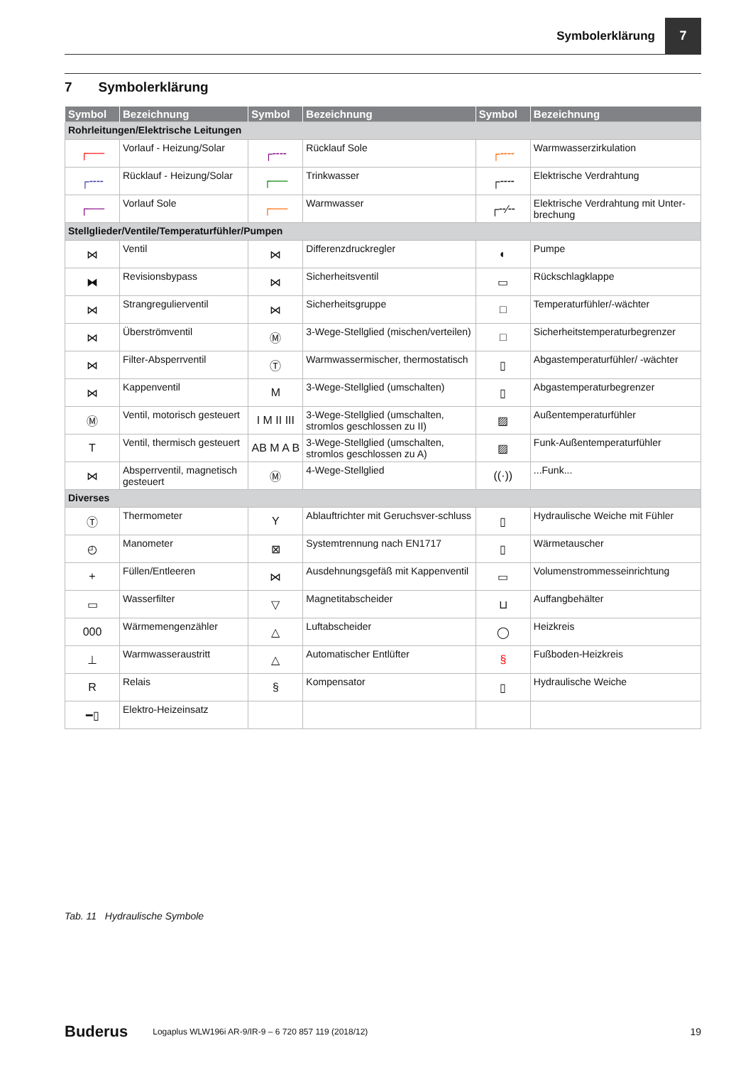Symbolerklärung
7
7 Symbolerklärung
| Symbol | Bezeichnung | Symbol | Bezeichnung | Symbol | Bezeichnung |
| --- | --- | --- | --- | --- | --- |
| Rohrleitungen/Elektrische Leitungen | | | | | |
| ┌── | Vorlauf - Heizung/Solar | ┌╌╌ | Rücklauf Sole | ┌╌╌ | Warmwasserzirkulation |
| ┌╌╌ | Rücklauf - Heizung/Solar | ┌── | Trinkwasser | ┌╌╌ | Elektrische Verdrahtung |
| ┌── | Vorlauf Sole | ┌── | Warmwasser | ┌╌⁄╌ | Elektrische Verdrahtung mit Unter-brechung |
| Stellglieder/Ventile/Temperaturfühler/Pumpen | | | | | |
| ⋈ | Ventil | ⋈ | Differenzdruckregler | ◐ | Pumpe |
| ⧓ | Revisionsbypass | ⋈ | Sicherheitsventil | ▭ | Rückschlagklappe |
| ⋈ | Strangregulierventil | ⋈ | Sicherheitsgruppe | □ | Temperaturfühler/-wächter |
| ⋈ | Überströmventil | Ⓜ | 3-Wege-Stellglied (mischen/verteilen) | □ | Sicherheitstemperaturbegrenzer |
| ⋈ | Filter-Absperrventil | Ⓣ | Warmwassermischer, thermostatisch | ▯ | Abgastemperaturfühler/ -wächter |
| ⋈ | Kappenventil | M | 3-Wege-Stellglied (umschalten) | ▯ | Abgastemperaturbegrenzer |
| Ⓜ | Ventil, motorisch gesteuert | I M II III | 3-Wege-Stellglied (umschalten, stromlos geschlossen zu II) | ▨ | Außentemperaturfühler |
| T | Ventil, thermisch gesteuert | AB M A B | 3-Wege-Stellglied (umschalten, stromlos geschlossen zu A) | ▨ | Funk-Außentemperaturfühler |
| ⋈ | Absperrventil, magnetisch gesteuert | Ⓜ | 4-Wege-Stellglied | ((·)) | ...Funk... |
| Diverses | | | | | |
| Ⓣ | Thermometer | Y | Ablauftrichter mit Geruchsver-schluss | ▯ | Hydraulische Weiche mit Fühler |
| ◴ | Manometer | ⊠ | Systemtrennung nach EN1717 | ▯ | Wärmetauscher |
| + | Füllen/Entleeren | ⋈ | Ausdehnungsgefäß mit Kappenventil | ▭ | Volumenstrommesseinrichtung |
| ▭ | Wasserfilter | ▽ | Magnetitabscheider | ⊔ | Auffangbehälter |
| 000 | Wärmemengenzähler | △ | Luftabscheider | ◯ | Heizkreis |
| ⊥ | Warmwasseraustritt | △ | Automatischer Entlüfter | § | Fußboden-Heizkreis |
| R | Relais | § | Kompensator | ▯ | Hydraulische Weiche |
| ━▯ | Elektro-Heizeinsatz | | | | |
Tab. 11 Hydraulische Symbole
Buderus Logaplus WLW196i AR-9/IR-9 – 6 720 857 119 (2018/12) 19